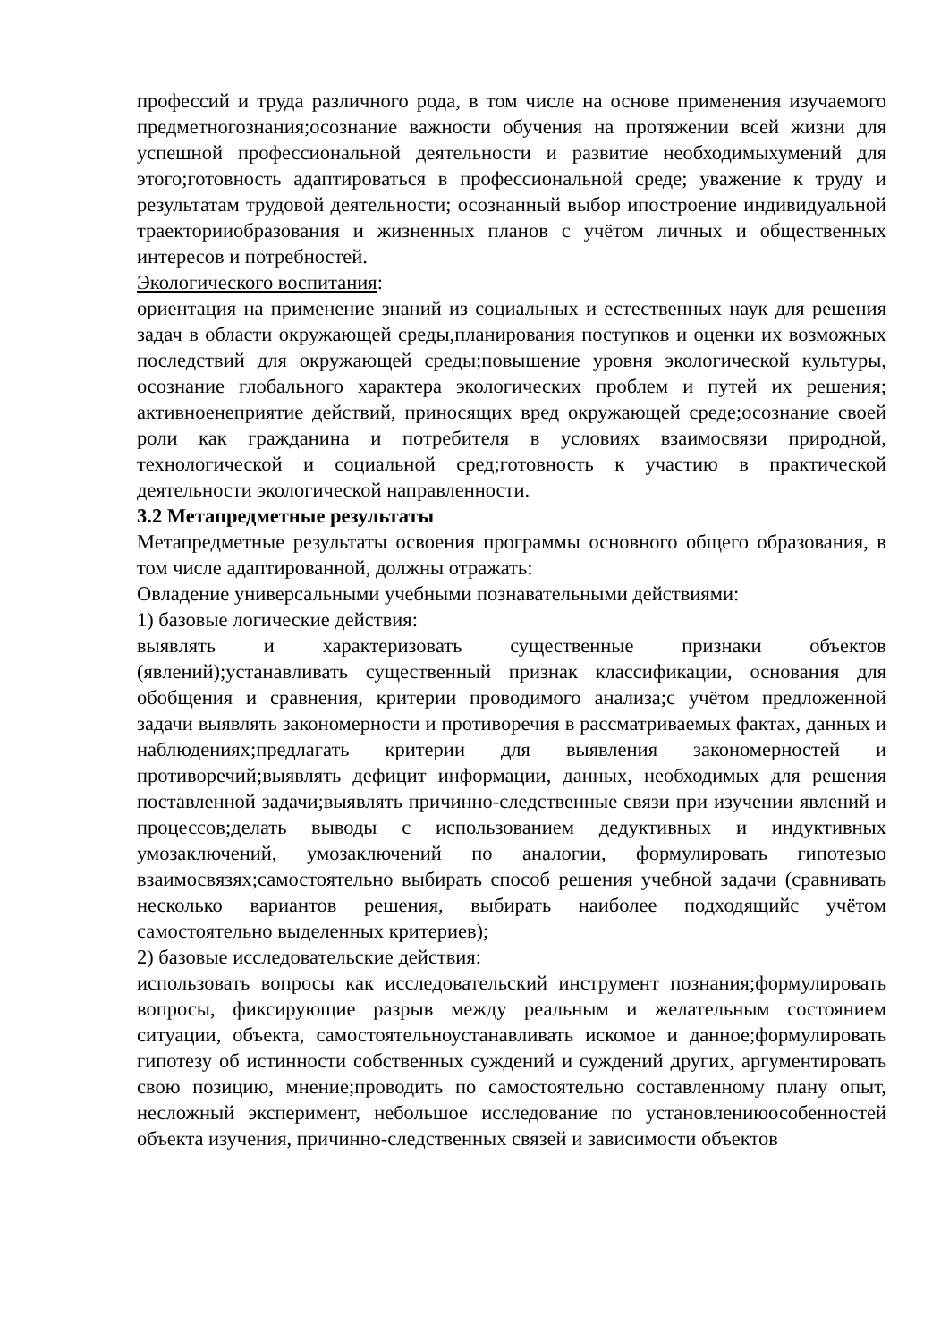профессий и труда различного рода, в том числе на основе применения изучаемого предметногознания;осознание важности обучения на протяжении всей жизни для успешной профессиональной деятельности и развитие необходимыхумений для этого;готовность адаптироваться в профессиональной среде; уважение к труду и результатам трудовой деятельности; осознанный выбор ипостроение индивидуальной траекторииобразования и жизненных планов с учётом личных и общественных интересов и потребностей.
Экологического воспитания:
ориентация на применение знаний из социальных и естественных наук для решения задач в области окружающей среды,планирования поступков и оценки их возможных последствий для окружающей среды;повышение уровня экологической культуры, осознание глобального характера экологических проблем и путей их решения; активноенеприятие действий, приносящих вред окружающей среде;осознание своей роли как гражданина и потребителя в условиях взаимосвязи природной, технологической и социальной сред;готовность к участию в практической деятельности экологической направленности.
3.2 Метапредметные результаты
Метапредметные результаты освоения программы основного общего образования, в том числе адаптированной, должны отражать:
Овладение универсальными учебными познавательными действиями:
1) базовые логические действия:
выявлять и характеризовать существенные признаки объектов (явлений);устанавливать существенный признак классификации, основания для обобщения и сравнения, критерии проводимого анализа;с учётом предложенной задачи выявлять закономерности и противоречия в рассматриваемых фактах, данных и наблюдениях;предлагать критерии для выявления закономерностей и противоречий;выявлять дефицит информации, данных, необходимых для решения поставленной задачи;выявлять причинно-следственные связи при изучении явлений и процессов;делать выводы с использованием дедуктивных и индуктивных умозаключений, умозаключений по аналогии, формулировать гипотезыо взаимосвязях;самостоятельно выбирать способ решения учебной задачи (сравнивать несколько вариантов решения, выбирать наиболее подходящийс учётом самостоятельно выделенных критериев);
2) базовые исследовательские действия:
использовать вопросы как исследовательский инструмент познания;формулировать вопросы, фиксирующие разрыв между реальным и желательным состоянием ситуации, объекта, самостоятельноустанавливать искомое и данное;формулировать гипотезу об истинности собственных суждений и суждений других, аргументировать свою позицию, мнение;проводить по самостоятельно составленному плану опыт, несложный эксперимент, небольшое исследование по установлениюособенностей объекта изучения, причинно-следственных связей и зависимости объектов